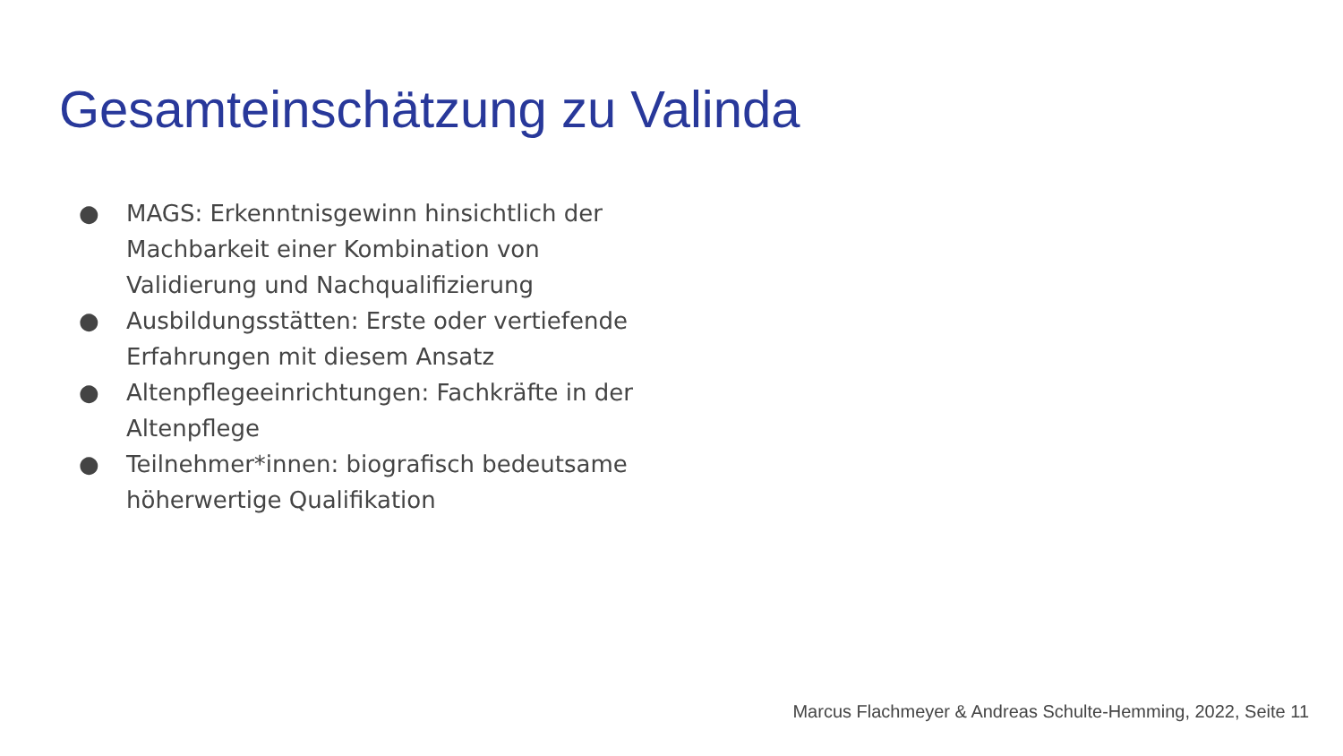Gesamteinschätzung zu Valinda
● MAGS: Erkenntnisgewinn hinsichtlich der Machbarkeit einer Kombination von Validierung und Nachqualifizierung
● Ausbildungsstätten: Erste oder vertiefende Erfahrungen mit diesem Ansatz
● Altenpflegeeinrichtungen: Fachkräfte in der Altenpflege
● Teilnehmer*innen: biografisch bedeutsame höherwertige Qualifikation
Marcus Flachmeyer & Andreas Schulte-Hemming, 2022, Seite 11